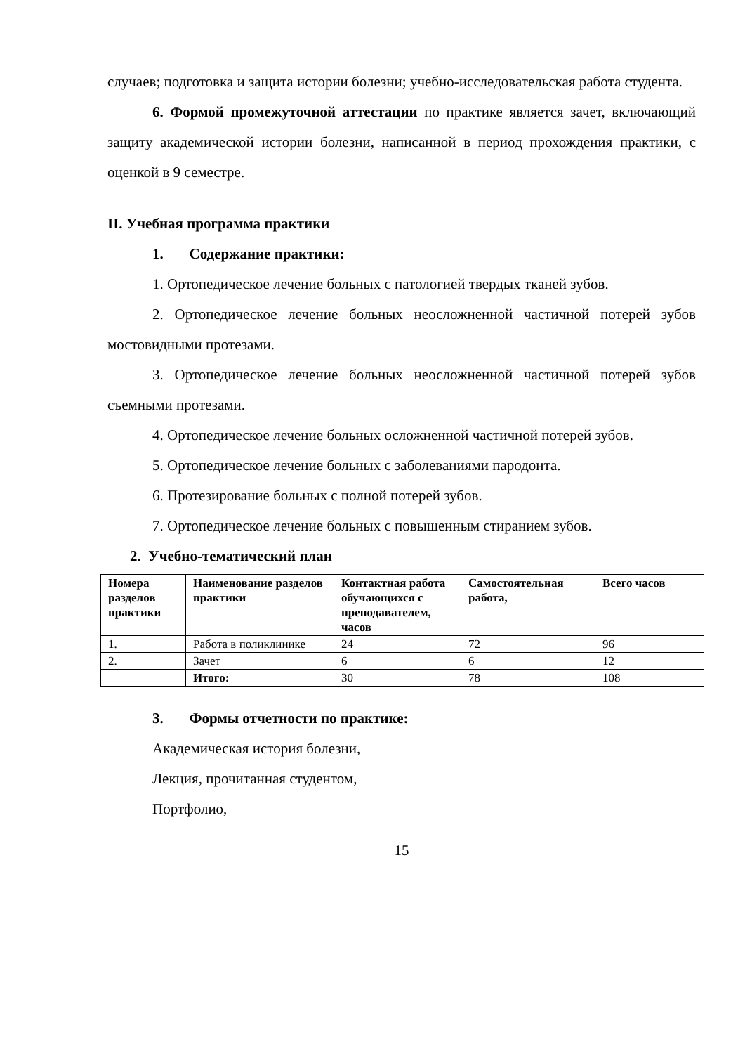случаев; подготовка и защита истории болезни; учебно-исследовательская работа студента.
6. Формой промежуточной аттестации по практике является зачет, включающий защиту академической истории болезни, написанной в период прохождения практики, с оценкой в 9 семестре.
II. Учебная программа практики
1. Содержание практики:
1. Ортопедическое лечение больных с патологией твердых тканей зубов.
2. Ортопедическое лечение больных неосложненной частичной потерей зубов мостовидными протезами.
3. Ортопедическое лечение больных неосложненной частичной потерей зубов съемными протезами.
4. Ортопедическое лечение больных осложненной частичной потерей зубов.
5. Ортопедическое лечение больных с заболеваниями пародонта.
6. Протезирование больных с полной потерей зубов.
7. Ортопедическое лечение больных с повышенным стиранием зубов.
2. Учебно-тематический план
| Номера разделов практики | Наименование разделов практики | Контактная работа обучающихся с преподавателем, часов | Самостоятельная работа, | Всего часов |
| --- | --- | --- | --- | --- |
| 1. | Работа в поликлинике | 24 | 72 | 96 |
| 2. | Зачет | 6 | 6 | 12 |
| | Итого: | 30 | 78 | 108 |
3. Формы отчетности по практике:
Академическая история болезни,
Лекция, прочитанная студентом,
Портфолио,
15